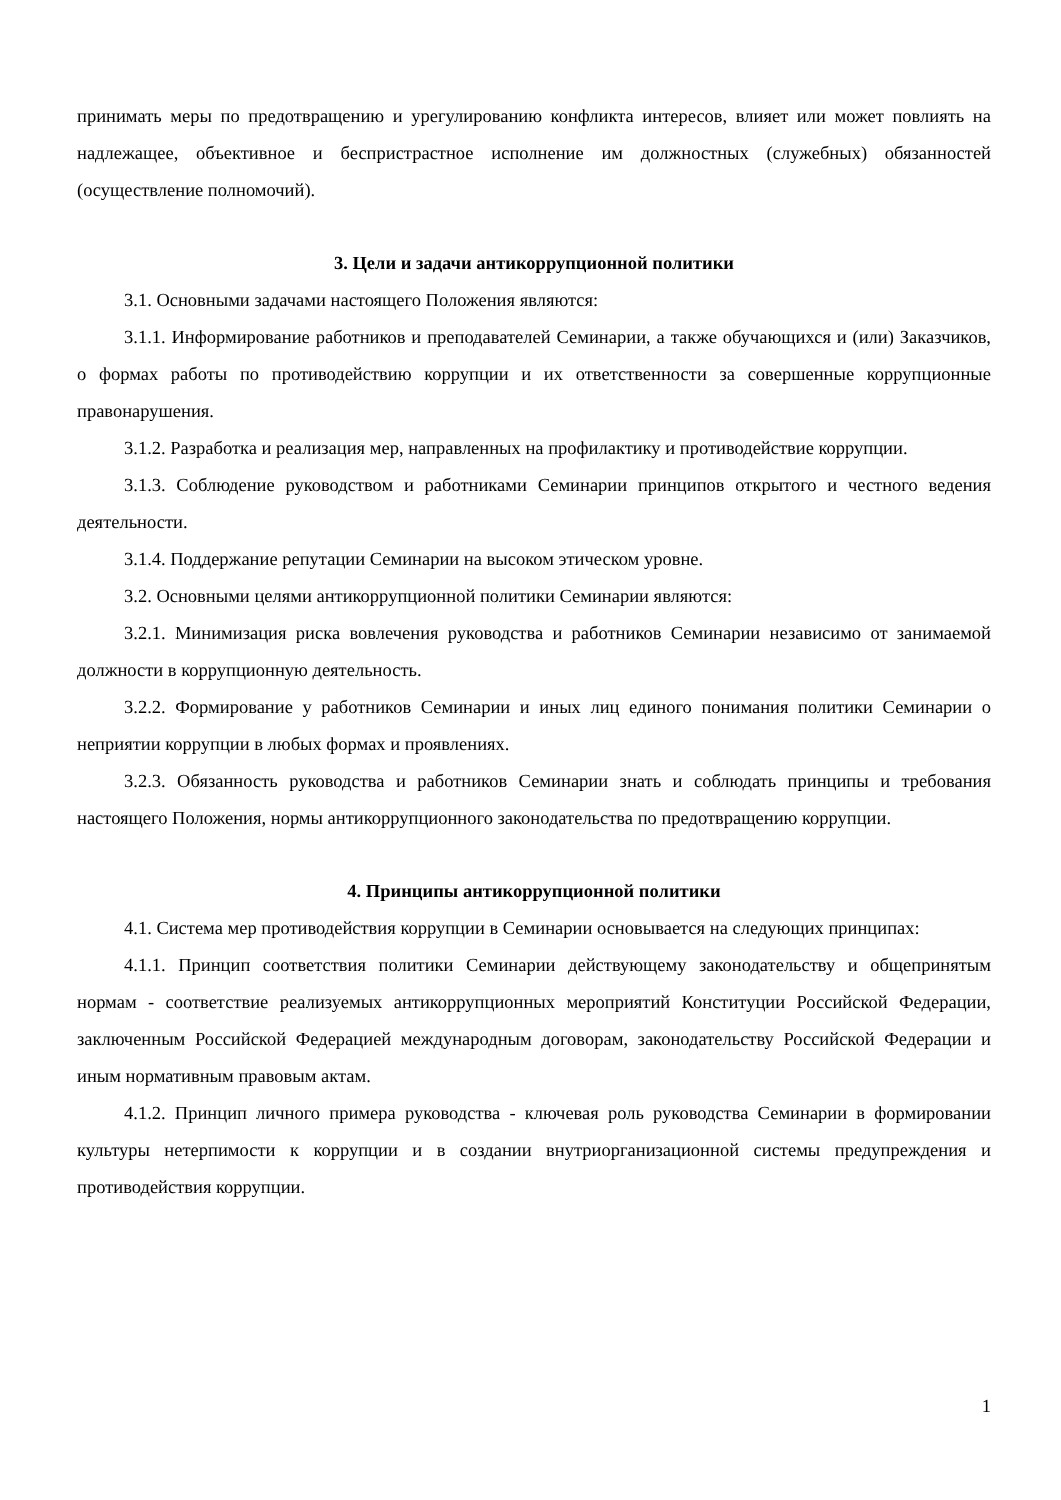принимать меры по предотвращению и урегулированию конфликта интересов, влияет или может повлиять на надлежащее, объективное и беспристрастное исполнение им должностных (служебных) обязанностей (осуществление полномочий).
3. Цели и задачи антикоррупционной политики
3.1. Основными задачами настоящего Положения являются:
3.1.1. Информирование работников и преподавателей Семинарии, а также обучающихся и (или) Заказчиков, о формах работы по противодействию коррупции и их ответственности за совершенные коррупционные правонарушения.
3.1.2. Разработка и реализация мер, направленных на профилактику и противодействие коррупции.
3.1.3. Соблюдение руководством и работниками Семинарии принципов открытого и честного ведения деятельности.
3.1.4. Поддержание репутации Семинарии на высоком этическом уровне.
3.2. Основными целями антикоррупционной политики Семинарии являются:
3.2.1. Минимизация риска вовлечения руководства и работников Семинарии независимо от занимаемой должности в коррупционную деятельность.
3.2.2. Формирование у работников Семинарии и иных лиц единого понимания политики Семинарии о неприятии коррупции в любых формах и проявлениях.
3.2.3. Обязанность руководства и работников Семинарии знать и соблюдать принципы и требования настоящего Положения, нормы антикоррупционного законодательства по предотвращению коррупции.
4. Принципы антикоррупционной политики
4.1. Система мер противодействия коррупции в Семинарии основывается на следующих принципах:
4.1.1. Принцип соответствия политики Семинарии действующему законодательству и общепринятым нормам - соответствие реализуемых антикоррупционных мероприятий Конституции Российской Федерации, заключенным Российской Федерацией международным договорам, законодательству Российской Федерации и иным нормативным правовым актам.
4.1.2. Принцип личного примера руководства - ключевая роль руководства Семинарии в формировании культуры нетерпимости к коррупции и в создании внутриорганизационной системы предупреждения и противодействия коррупции.
1